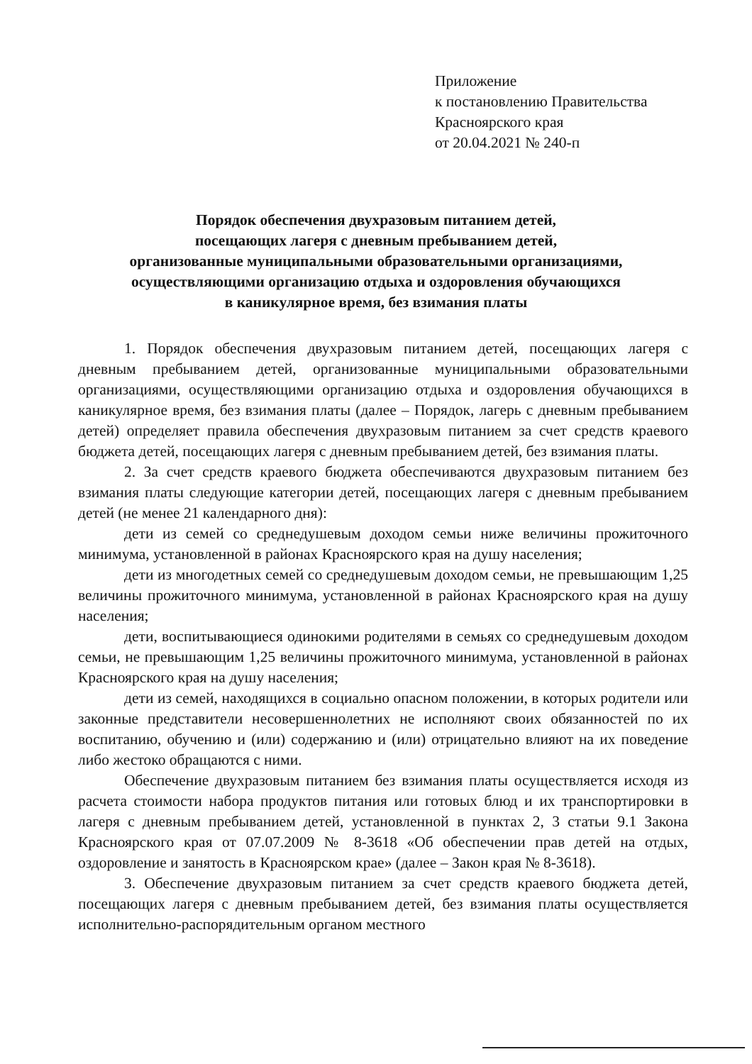Приложение
к постановлению Правительства
Красноярского края
от 20.04.2021 № 240-п
Порядок обеспечения двухразовым питанием детей,
посещающих лагеря с дневным пребыванием детей,
организованные муниципальными образовательными организациями,
осуществляющими организацию отдыха и оздоровления обучающихся
в каникулярное время, без взимания платы
1. Порядок обеспечения двухразовым питанием детей, посещающих лагеря с дневным пребыванием детей, организованные муниципальными образовательными организациями, осуществляющими организацию отдыха и оздоровления обучающихся в каникулярное время, без взимания платы (далее – Порядок, лагерь с дневным пребыванием детей) определяет правила обеспечения двухразовым питанием за счет средств краевого бюджета детей, посещающих лагеря с дневным пребыванием детей, без взимания платы.
2. За счет средств краевого бюджета обеспечиваются двухразовым питанием без взимания платы следующие категории детей, посещающих лагеря с дневным пребыванием детей (не менее 21 календарного дня):
дети из семей со среднедушевым доходом семьи ниже величины прожиточного минимума, установленной в районах Красноярского края на душу населения;
дети из многодетных семей со среднедушевым доходом семьи, не превышающим 1,25 величины прожиточного минимума, установленной в районах Красноярского края на душу населения;
дети, воспитывающиеся одинокими родителями в семьях со среднедушевым доходом семьи, не превышающим 1,25 величины прожиточного минимума, установленной в районах Красноярского края на душу населения;
дети из семей, находящихся в социально опасном положении, в которых родители или законные представители несовершеннолетних не исполняют своих обязанностей по их воспитанию, обучению и (или) содержанию и (или) отрицательно влияют на их поведение либо жестоко обращаются с ними.
Обеспечение двухразовым питанием без взимания платы осуществляется исходя из расчета стоимости набора продуктов питания или готовых блюд и их транспортировки в лагеря с дневным пребыванием детей, установленной в пунктах 2, 3 статьи 9.1 Закона Красноярского края от 07.07.2009 № 8-3618 «Об обеспечении прав детей на отдых, оздоровление и занятость в Красноярском крае» (далее – Закон края № 8-3618).
3. Обеспечение двухразовым питанием за счет средств краевого бюджета детей, посещающих лагеря с дневным пребыванием детей, без взимания платы осуществляется исполнительно-распорядительным органом местного